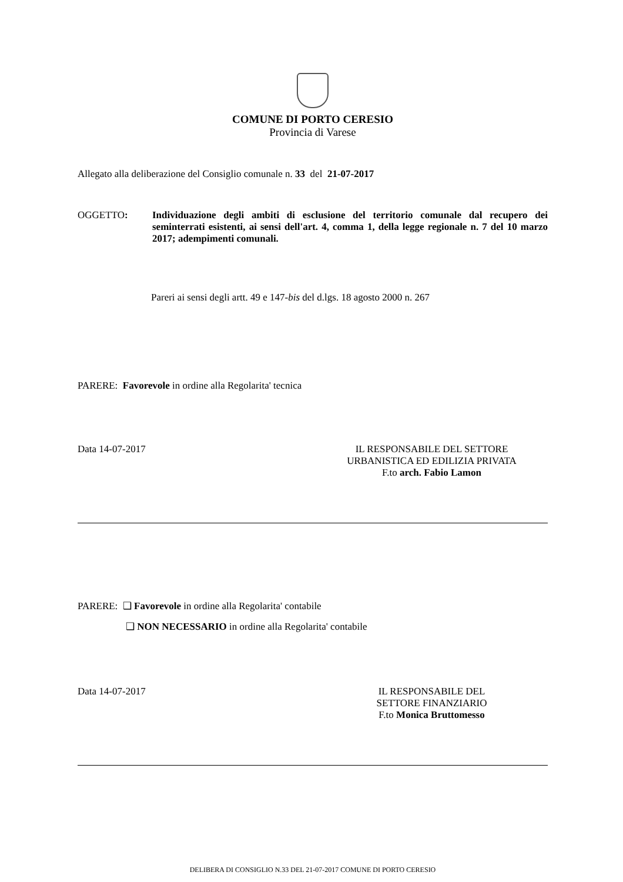COMUNE DI PORTO CERESIO
Provincia di Varese
Allegato alla deliberazione del Consiglio comunale n. 33 del 21-07-2017
OGGETTO: Individuazione degli ambiti di esclusione del territorio comunale dal recupero dei seminterrati esistenti, ai sensi dell'art. 4, comma 1, della legge regionale n. 7 del 10 marzo 2017; adempimenti comunali.
Pareri ai sensi degli artt. 49 e 147-bis del d.lgs. 18 agosto 2000 n. 267
PARERE: Favorevole in ordine alla Regolarita' tecnica
Data 14-07-2017 IL RESPONSABILE DEL SETTORE
URBANISTICA ED EDILIZIA PRIVATA
F.to arch. Fabio Lamon
PARERE: ❑ Favorevole in ordine alla Regolarita' contabile
❑ NON NECESSARIO in ordine alla Regolarita' contabile
Data 14-07-2017 IL RESPONSABILE DEL
SETTORE FINANZIARIO
F.to Monica Bruttomesso
DELIBERA DI CONSIGLIO N.33 DEL 21-07-2017 COMUNE DI PORTO CERESIO